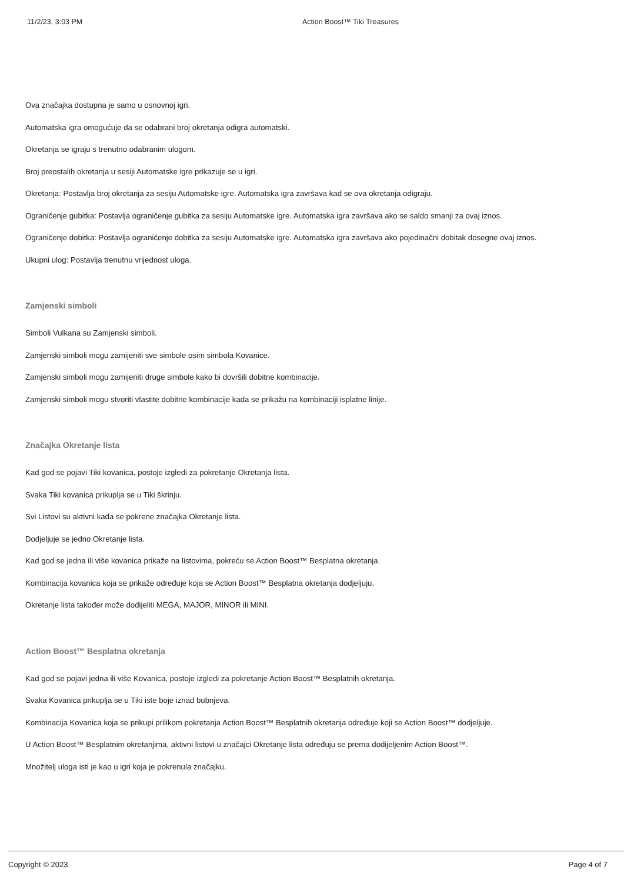11/2/23, 3:03 PM Action Boost™ Tiki Treasures
Ova značajka dostupna je samo u osnovnoj igri.
Automatska igra omogućuje da se odabrani broj okretanja odigra automatski.
Okretanja se igraju s trenutno odabranim ulogom.
Broj preostalih okretanja u sesiji Automatske igre prikazuje se u igri.
Okretanja: Postavlja broj okretanja za sesiju Automatske igre. Automatska igra završava kad se ova okretanja odigraju.
Ograničenje gubitka: Postavlja ograničenje gubitka za sesiju Automatske igre. Automatska igra završava ako se saldo smanji za ovaj iznos.
Ograničenje dobitka: Postavlja ograničenje dobitka za sesiju Automatske igre. Automatska igra završava ako pojedinačni dobitak dosegne ovaj iznos.
Ukupni ulog: Postavlja trenutnu vrijednost uloga.
Zamjenski simboli
Simboli Vulkana su Zamjenski simboli.
Zamjenski simboli mogu zamijeniti sve simbole osim simbola Kovanice.
Zamjenski simboli mogu zamijeniti druge simbole kako bi dovršili dobitne kombinacije.
Zamjenski simboli mogu stvoriti vlastite dobitne kombinacije kada se prikažu na kombinaciji isplatne linije.
Značajka Okretanje lista
Kad god se pojavi Tiki kovanica, postoje izgledi za pokretanje Okretanja lista.
Svaka Tiki kovanica prikuplja se u Tiki škrinju.
Svi Listovi su aktivni kada se pokrene značajka Okretanje lista.
Dodjeljuje se jedno Okretanje lista.
Kad god se jedna ili više kovanica prikaže na listovima, pokreću se Action Boost™ Besplatna okretanja.
Kombinacija kovanica koja se prikaže određuje koja se Action Boost™ Besplatna okretanja dodjeljuju.
Okretanje lista također može dodijeliti MEGA, MAJOR, MINOR ili MINI.
Action Boost™ Besplatna okretanja
Kad god se pojavi jedna ili više Kovanica, postoje izgledi za pokretanje Action Boost™ Besplatnih okretanja.
Svaka Kovanica prikuplja se u Tiki iste boje iznad bubnjeva.
Kombinacija Kovanica koja se prikupi prilikom pokretanja Action Boost™ Besplatnih okretanja određuje koji se Action Boost™ dodjeljuje.
U Action Boost™ Besplatnim okretanjima, aktivni listovi u značajci Okretanje lista određuju se prema dodijeljenim Action Boost™.
Množitelj uloga isti je kao u igri koja je pokrenula značajku.
Copyright © 2023 Page 4 of 7